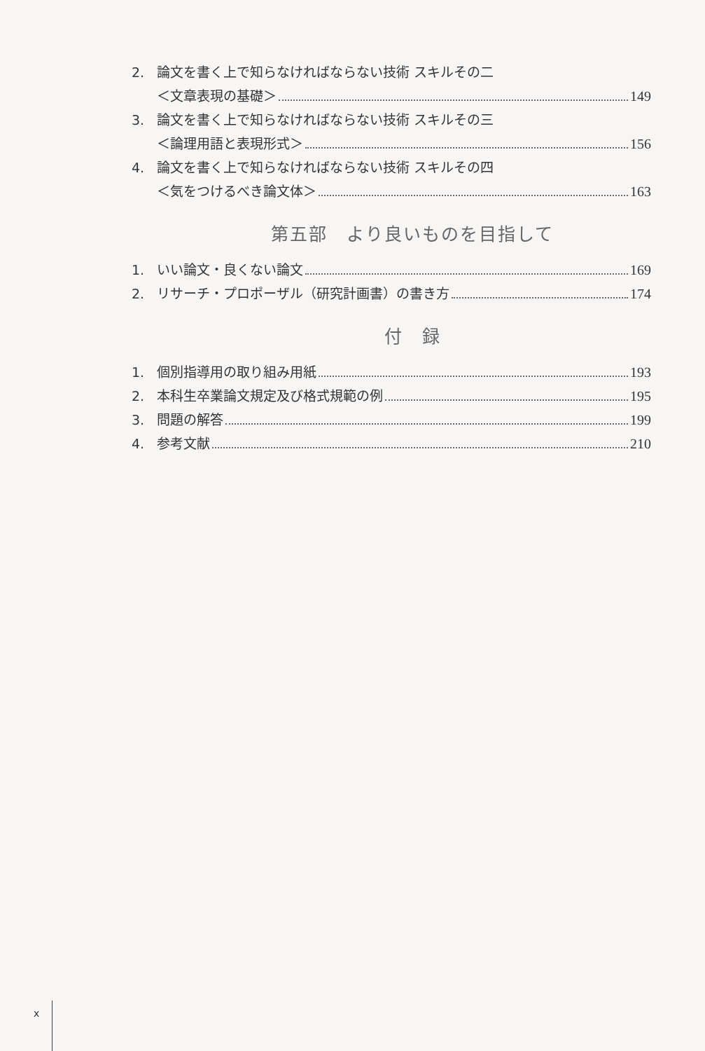2. 論文を書く上で知らなければならない技術 スキルその二
＜文章表現の基礎＞ 149
3. 論文を書く上で知らなければならない技術 スキルその三
＜論理用語と表現形式＞ 156
4. 論文を書く上で知らなければならない技術 スキルその四
＜気をつけるべき論文体＞ 163
第五部　より良いものを目指して
1. いい論文・良くない論文 169
2. リサーチ・プロポーザル（研究計画書）の書き方 174
付　録
1. 個別指導用の取り組み用紙 193
2. 本科生卒業論文規定及び格式規範の例 195
3. 問題の解答 199
4. 参考文献 210
x